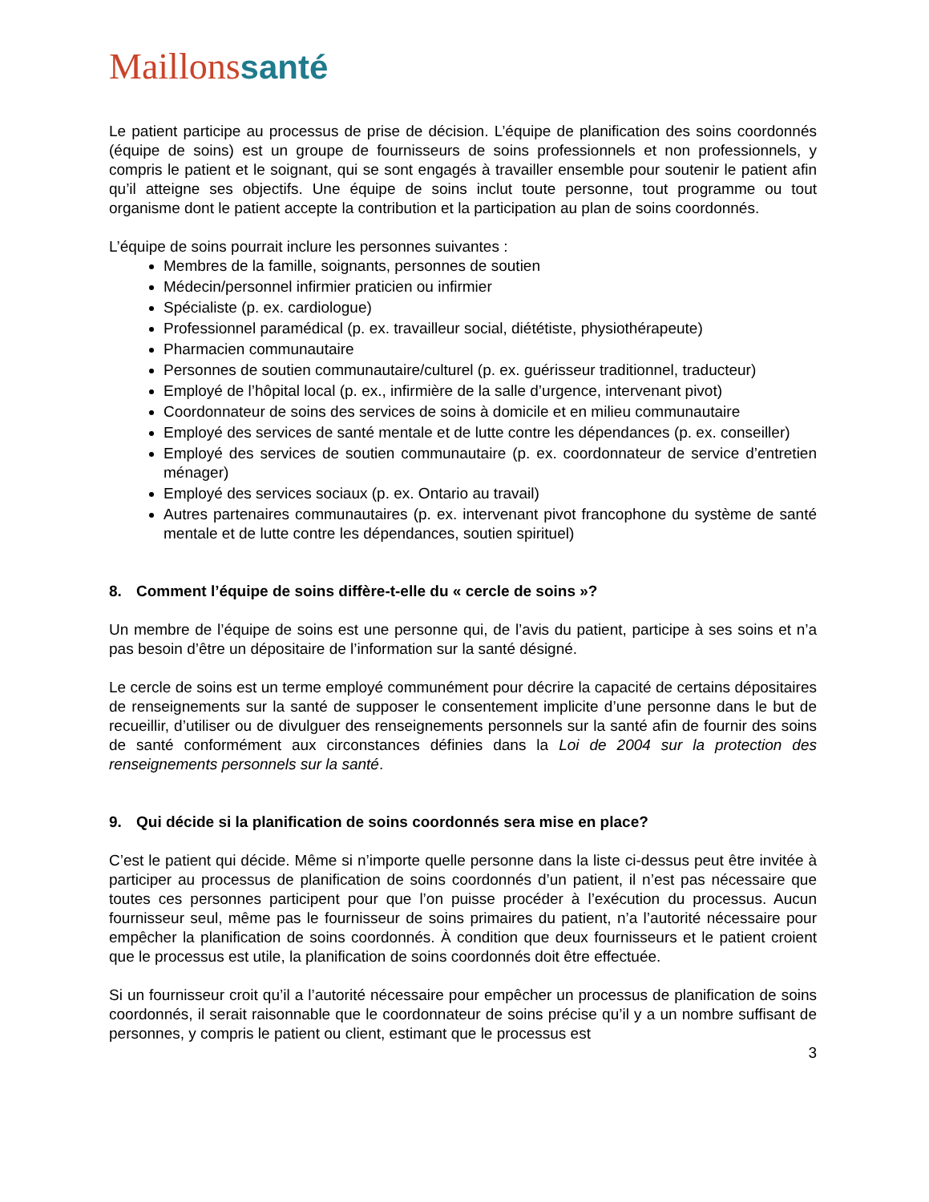Maillonssanté
Le patient participe au processus de prise de décision. L’équipe de planification des soins coordonnés (équipe de soins) est un groupe de fournisseurs de soins professionnels et non professionnels, y compris le patient et le soignant, qui se sont engagés à travailler ensemble pour soutenir le patient afin qu’il atteigne ses objectifs. Une équipe de soins inclut toute personne, tout programme ou tout organisme dont le patient accepte la contribution et la participation au plan de soins coordonnés.
L’équipe de soins pourrait inclure les personnes suivantes :
Membres de la famille, soignants, personnes de soutien
Médecin/personnel infirmier praticien ou infirmier
Spécialiste (p. ex. cardiologue)
Professionnel paramédical (p. ex. travailleur social, diététiste, physiothérapeute)
Pharmacien communautaire
Personnes de soutien communautaire/culturel (p. ex. guérisseur traditionnel, traducteur)
Employé de l’hôpital local (p. ex., infirmière de la salle d’urgence, intervenant pivot)
Coordonnateur de soins des services de soins à domicile et en milieu communautaire
Employé des services de santé mentale et de lutte contre les dépendances (p. ex. conseiller)
Employé des services de soutien communautaire (p. ex. coordonnateur de service d’entretien ménager)
Employé des services sociaux (p. ex. Ontario au travail)
Autres partenaires communautaires (p. ex. intervenant pivot francophone du système de santé mentale et de lutte contre les dépendances, soutien spirituel)
8. Comment l’équipe de soins diffère-t-elle du « cercle de soins »?
Un membre de l’équipe de soins est une personne qui, de l’avis du patient, participe à ses soins et n’a pas besoin d’être un dépositaire de l’information sur la santé désigné.
Le cercle de soins est un terme employé communément pour décrire la capacité de certains dépositaires de renseignements sur la santé de supposer le consentement implicite d’une personne dans le but de recueillir, d’utiliser ou de divulguer des renseignements personnels sur la santé afin de fournir des soins de santé conformément aux circonstances définies dans la Loi de 2004 sur la protection des renseignements personnels sur la santé.
9. Qui décide si la planification de soins coordonnés sera mise en place?
C’est le patient qui décide. Même si n’importe quelle personne dans la liste ci-dessus peut être invitée à participer au processus de planification de soins coordonnés d’un patient, il n’est pas nécessaire que toutes ces personnes participent pour que l’on puisse procéder à l’exécution du processus. Aucun fournisseur seul, même pas le fournisseur de soins primaires du patient, n’a l’autorité nécessaire pour empêcher la planification de soins coordonnés. À condition que deux fournisseurs et le patient croient que le processus est utile, la planification de soins coordonnés doit être effectuée.
Si un fournisseur croit qu’il a l’autorité nécessaire pour empêcher un processus de planification de soins coordonnés, il serait raisonnable que le coordonnateur de soins précise qu’il y a un nombre suffisant de personnes, y compris le patient ou client, estimant que le processus est
3